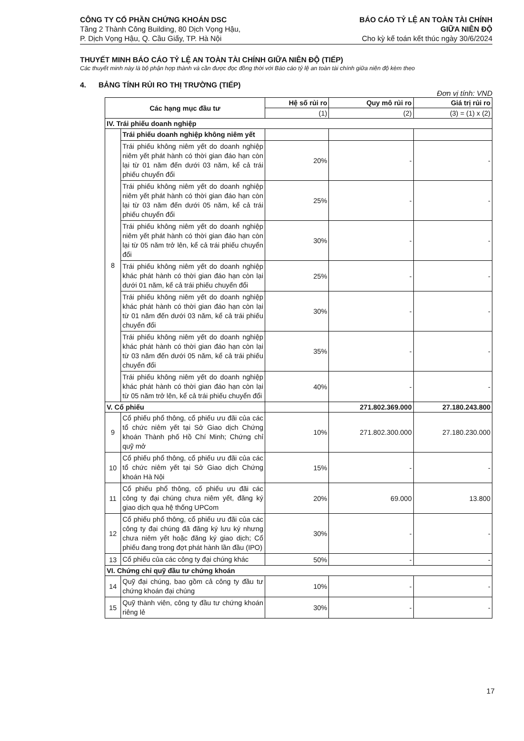CÔNG TY CỔ PHẦN CHỨNG KHOÁN DSC
Tầng 2 Thành Công Building, 80 Dịch Vọng Hậu,
P. Dịch Vọng Hậu, Q. Cầu Giấy, TP. Hà Nội
BÁO CÁO TỶ LỆ AN TOÀN TÀI CHÍNH
GIỮA NIÊN ĐỘ
Cho kỳ kế toán kết thúc ngày 30/6/2024
THUYẾT MINH BÁO CÁO TỶ LỆ AN TOÀN TÀI CHÍNH GIỮA NIÊN ĐỘ (TIẾP)
Các thuyết minh này là bộ phận hợp thành và cần được đọc đồng thời với Báo cáo tỷ lệ an toàn tài chính giữa niên độ kèm theo
4. BẢNG TÍNH RỦI RO THỊ TRƯỜNG (TIẾP)
Đơn vị tính: VND
| Các hạng mục đầu tư | | Hệ số rủi ro | Quy mô rủi ro | Giá trị rủi ro |
| --- | --- | --- | --- | --- |
| | | (1) | (2) | (3) = (1) x (2) |
| IV. Trái phiếu doanh nghiệp | | | | |
| 8 | Trái phiếu doanh nghiệp không niêm yết | | | |
| | Trái phiếu không niêm yết do doanh nghiệp niêm yết phát hành có thời gian đáo hạn còn lại từ 01 năm đến dưới 03 năm, kể cả trái phiếu chuyển đổi | 20% | - | - |
| | Trái phiếu không niêm yết do doanh nghiệp niêm yết phát hành có thời gian đáo hạn còn lại từ 03 năm đến dưới 05 năm, kể cả trái phiếu chuyển đổi | 25% | - | - |
| | Trái phiếu không niêm yết do doanh nghiệp niêm yết phát hành có thời gian đáo hạn còn lại từ 05 năm trở lên, kể cả trái phiếu chuyển đổi | 30% | - | - |
| | Trái phiếu không niêm yết do doanh nghiệp khác phát hành có thời gian đáo hạn còn lại dưới 01 năm, kể cả trái phiếu chuyển đổi | 25% | - | - |
| | Trái phiếu không niêm yết do doanh nghiệp khác phát hành có thời gian đáo hạn còn lại từ 01 năm đến dưới 03 năm, kể cả trái phiếu chuyển đổi | 30% | - | - |
| | Trái phiếu không niêm yết do doanh nghiệp khác phát hành có thời gian đáo hạn còn lại từ 03 năm đến dưới 05 năm, kể cả trái phiếu chuyển đổi | 35% | - | - |
| | Trái phiếu không niêm yết do doanh nghiệp khác phát hành có thời gian đáo hạn còn lại từ 05 năm trở lên, kể cả trái phiếu chuyển đổi | 40% | - | - |
| V. Cổ phiếu | | | 271.802.369.000 | 27.180.243.800 |
| 9 | Cổ phiếu phổ thông, cổ phiếu ưu đãi của các tổ chức niêm yết tại Sở Giao dịch Chứng khoán Thành phố Hồ Chí Minh; Chứng chỉ quỹ mở | 10% | 271.802.300.000 | 27.180.230.000 |
| 10 | Cổ phiếu phổ thông, cổ phiếu ưu đãi của các tổ chức niêm yết tại Sở Giao dịch Chứng khoán Hà Nội | 15% | - | - |
| 11 | Cổ phiếu phổ thông, cổ phiếu ưu đãi các công ty đại chúng chưa niêm yết, đăng ký giao dịch qua hệ thống UPCom | 20% | 69.000 | 13.800 |
| 12 | Cổ phiếu phổ thông, cổ phiếu ưu đãi của các công ty đại chúng đã đăng ký lưu ký nhưng chưa niêm yết hoặc đăng ký giao dịch; Cổ phiếu đang trong đợt phát hành lần đầu (IPO) | 30% | - | - |
| 13 | Cổ phiếu của các công ty đại chúng khác | 50% | - | - |
| VI. Chứng chỉ quỹ đầu tư chứng khoán | | | | |
| 14 | Quỹ đại chúng, bao gồm cả công ty đầu tư chứng khoán đại chúng | 10% | - | - |
| 15 | Quỹ thành viên, công ty đầu tư chứng khoán riêng lẻ | 30% | - | - |
17